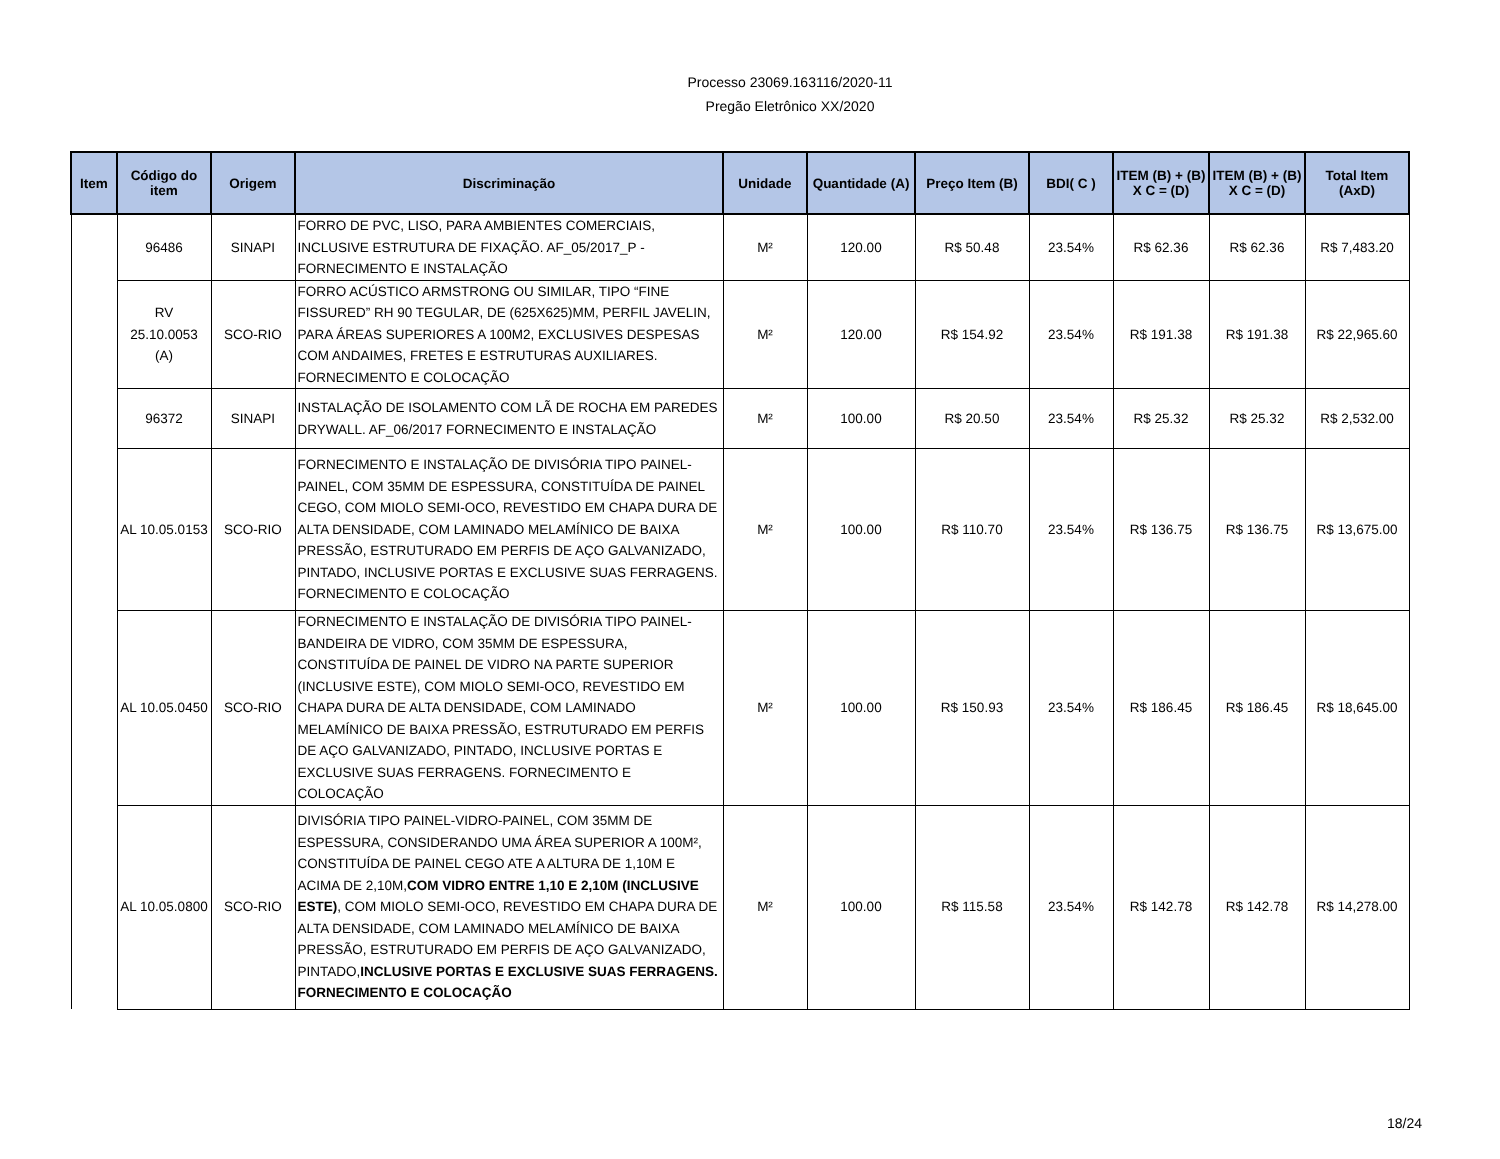Processo 23069.163116/2020-11
Pregão Eletrônico XX/2020
| Item | Código do item | Origem | Discriminação | Unidade | Quantidade (A) | Preço Item (B) | BDI( C ) | ITEM (B) + (B) X C = (D) | ITEM (B) + (B) X C = (D) | Total Item (AxD) |
| --- | --- | --- | --- | --- | --- | --- | --- | --- | --- | --- |
| | 96486 | SINAPI | FORRO DE PVC, LISO, PARA AMBIENTES COMERCIAIS, INCLUSIVE ESTRUTURA DE FIXAÇÃO. AF_05/2017_P - FORNECIMENTO E INSTALAÇÃO | M² | 120.00 | R$ 50.48 | 23.54% | R$ 62.36 | R$ 62.36 | R$ 7,483.20 |
| | RV 25.10.0053 (A) | SCO-RIO | FORRO ACÚSTICO ARMSTRONG OU SIMILAR, TIPO “FINE FISSURED” RH 90 TEGULAR, DE (625X625)MM, PERFIL JAVELIN, PARA ÁREAS SUPERIORES A 100M2, EXCLUSIVES DESPESAS COM ANDAIMES, FRETES E ESTRUTURAS AUXILIARES. FORNECIMENTO E COLOCAÇÃO | M² | 120.00 | R$ 154.92 | 23.54% | R$ 191.38 | R$ 191.38 | R$ 22,965.60 |
| | 96372 | SINAPI | INSTALAÇÃO DE ISOLAMENTO COM LÃ DE ROCHA EM PAREDES DRYWALL. AF_06/2017 FORNECIMENTO E INSTALAÇÃO | M² | 100.00 | R$ 20.50 | 23.54% | R$ 25.32 | R$ 25.32 | R$ 2,532.00 |
| | AL 10.05.0153 | SCO-RIO | FORNECIMENTO E INSTALAÇÃO DE DIVISÓRIA TIPO PAINEL-PAINEL, COM 35MM DE ESPESSURA, CONSTITUÍDA DE PAINEL CEGO, COM MIOLO SEMI-OCO, REVESTIDO EM CHAPA DURA DE ALTA DENSIDADE, COM LAMINADO MELAMÍNICO DE BAIXA PRESSÃO, ESTRUTURADO EM PERFIS DE AÇO GALVANIZADO, PINTADO, INCLUSIVE PORTAS E EXCLUSIVE SUAS FERRAGENS. FORNECIMENTO E COLOCAÇÃO | M² | 100.00 | R$ 110.70 | 23.54% | R$ 136.75 | R$ 136.75 | R$ 13,675.00 |
| | AL 10.05.0450 | SCO-RIO | FORNECIMENTO E INSTALAÇÃO DE DIVISÓRIA TIPO PAINEL-BANDEIRA DE VIDRO, COM 35MM DE ESPESSURA, CONSTITUÍDA DE PAINEL DE VIDRO NA PARTE SUPERIOR (INCLUSIVE ESTE), COM MIOLO SEMI-OCO, REVESTIDO EM CHAPA DURA DE ALTA DENSIDADE, COM LAMINADO MELAMÍNICO DE BAIXA PRESSÃO, ESTRUTURADO EM PERFIS DE AÇO GALVANIZADO, PINTADO, INCLUSIVE PORTAS E EXCLUSIVE SUAS FERRAGENS. FORNECIMENTO E COLOCAÇÃO | M² | 100.00 | R$ 150.93 | 23.54% | R$ 186.45 | R$ 186.45 | R$ 18,645.00 |
| | AL 10.05.0800 | SCO-RIO | DIVISÓRIA TIPO PAINEL-VIDRO-PAINEL, COM 35MM DE ESPESSURA, CONSIDERANDO UMA ÁREA SUPERIOR A 100M², CONSTITUÍDA DE PAINEL CEGO ATE A ALTURA DE 1,10M E ACIMA DE 2,10M, COM VIDRO ENTRE 1,10 E 2,10M (INCLUSIVE ESTE) , COM MIOLO SEMI-OCO, REVESTIDO EM CHAPA DURA DE ALTA DENSIDADE, COM LAMINADO MELAMÍNICO DE BAIXA PRESSÃO, ESTRUTURADO EM PERFIS DE AÇO GALVANIZADO, PINTADO, INCLUSIVE PORTAS E EXCLUSIVE SUAS FERRAGENS. FORNECIMENTO E COLOCAÇÃO | M² | 100.00 | R$ 115.58 | 23.54% | R$ 142.78 | R$ 142.78 | R$ 14,278.00 |
18/24